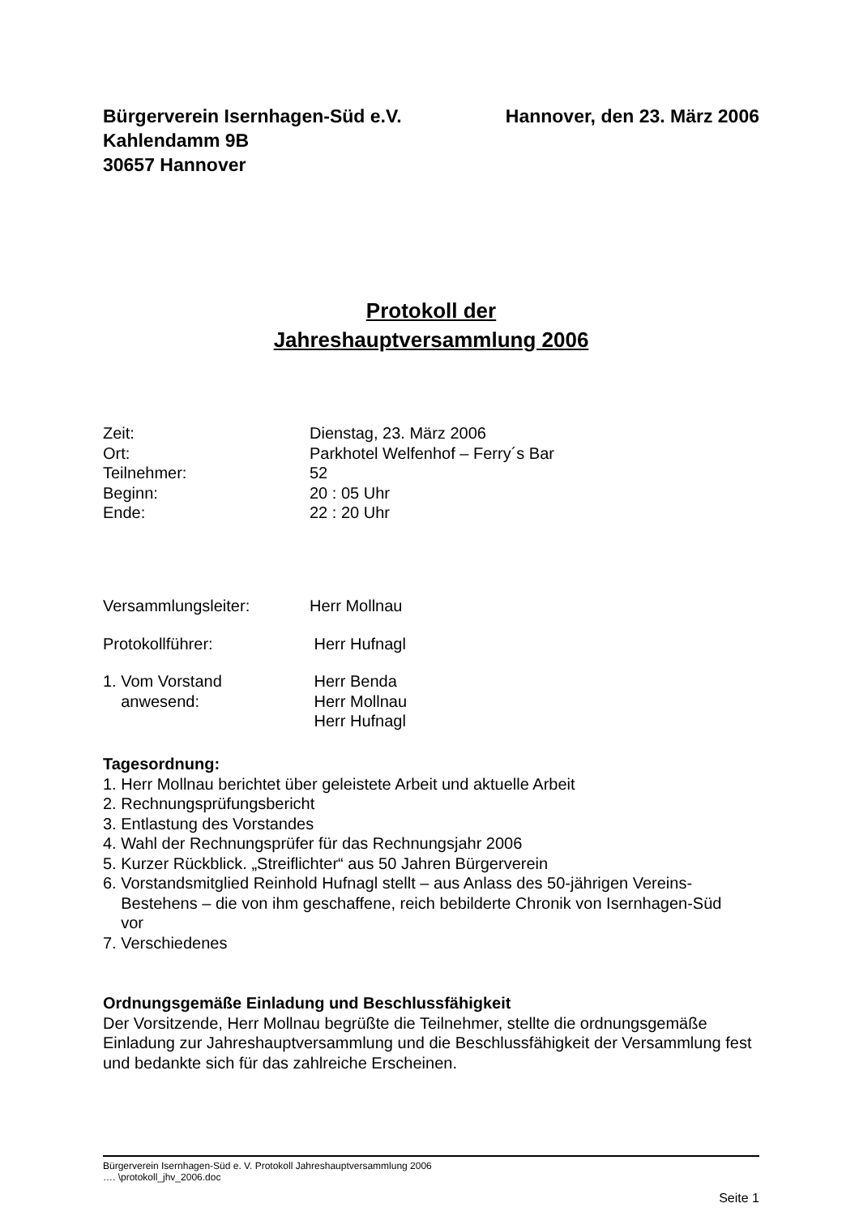Hannover, den 23. März 2006 Bürgerverein Isernhagen-Süd e.V.
Kahlendamm 9B
30657 Hannover
Protokoll der
Jahreshauptversammlung 2006
Zeit: Dienstag, 23. März 2006
Ort: Parkhotel Welfenhof – Ferry´s Bar
Teilnehmer: 52
Beginn: 20 : 05 Uhr
Ende: 22 : 20 Uhr
Versammlungsleiter: Herr Mollnau
Protokollführer: Herr Hufnagl
1. Vom Vorstand
anwesend: Herr Benda
Herr Mollnau
Herr Hufnagl
Tagesordnung:
1. Herr Mollnau berichtet über geleistete Arbeit und aktuelle Arbeit
2. Rechnungsprüfungsbericht
3. Entlastung des Vorstandes
4. Wahl der Rechnungsprüfer für das Rechnungsjahr 2006
5. Kurzer Rückblick. „Streiflichter“ aus 50 Jahren Bürgerverein
6. Vorstandsmitglied Reinhold Hufnagl stellt – aus Anlass des 50-jährigen Vereins-
Bestehens – die von ihm geschaffene, reich bebilderte Chronik von Isernhagen-Süd
vor
7. Verschiedenes
Ordnungsgemäße Einladung und Beschlussfähigkeit
Der Vorsitzende, Herr Mollnau begrüßte die Teilnehmer, stellte die ordnungsgemäße Einladung zur Jahreshauptversammlung und die Beschlussfähigkeit der Versammlung fest und bedankte sich für das zahlreiche Erscheinen.
Bürgerverein Isernhagen-Süd e. V. Protokoll Jahreshauptversammlung 2006
…. \protokoll_jhv_2006.doc
Seite 1